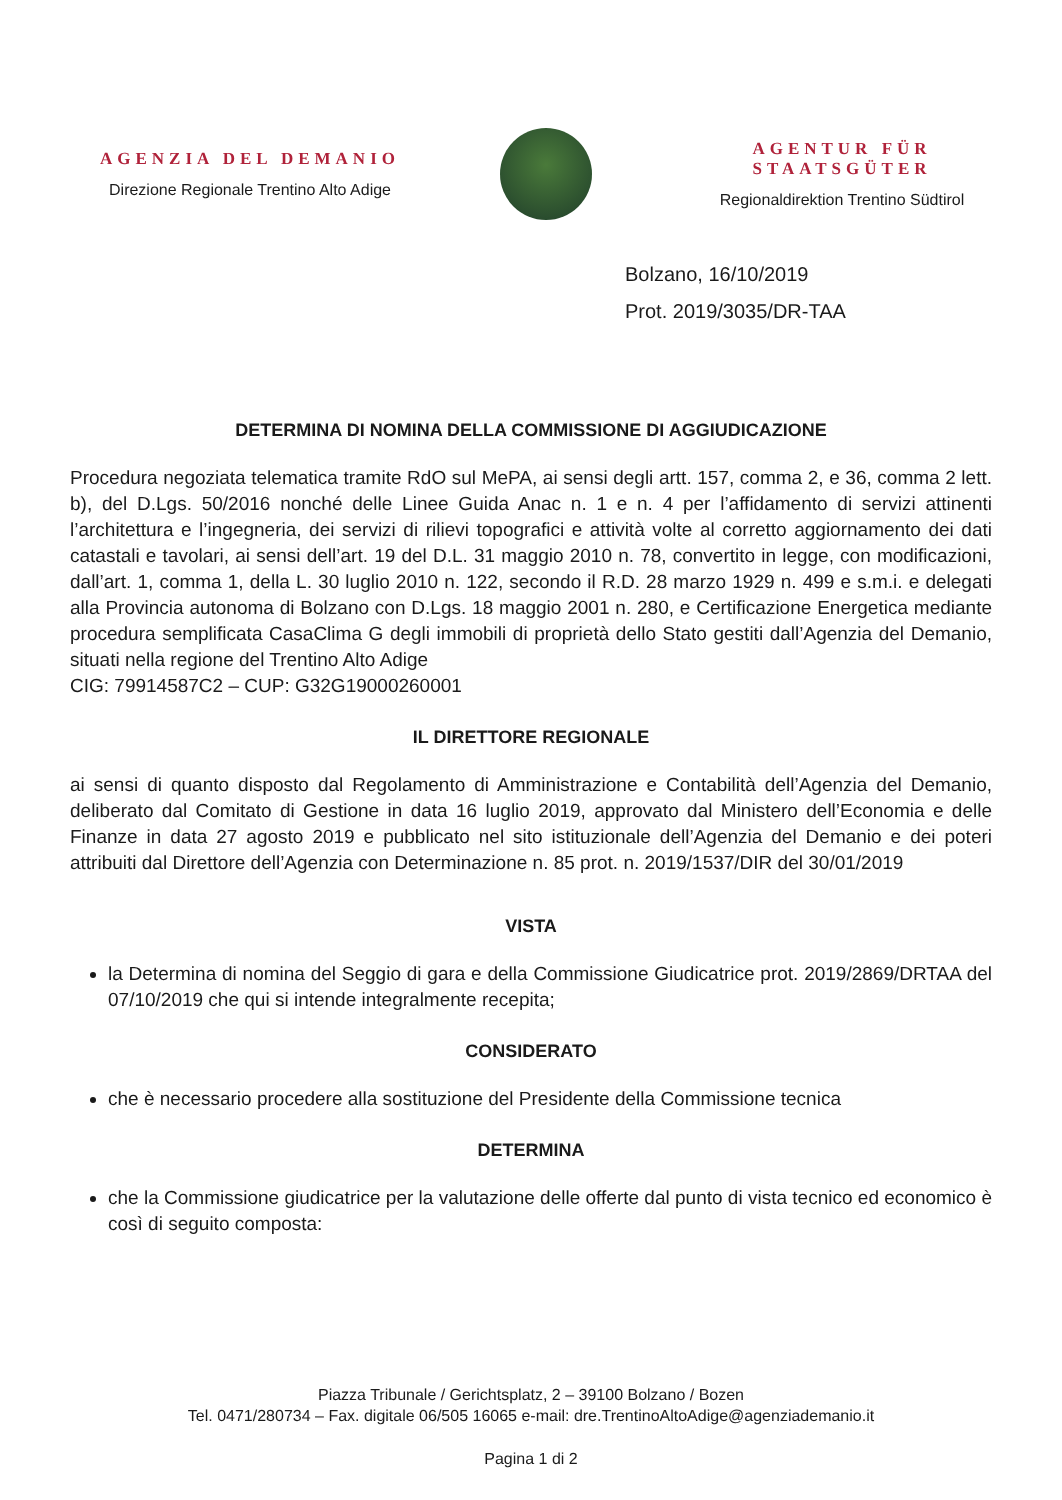AGENZIA DEL DEMANIO
Direzione Regionale Trentino Alto Adige
AGENTUR FÜR STAATSGÜTER
Regionaldirektion Trentino Südtirol
Bolzano, 16/10/2019
Prot. 2019/3035/DR-TAA
DETERMINA DI NOMINA DELLA COMMISSIONE DI AGGIUDICAZIONE
Procedura negoziata telematica tramite RdO sul MePA, ai sensi degli artt. 157, comma 2, e 36, comma 2 lett. b), del D.Lgs. 50/2016 nonché delle Linee Guida Anac n. 1 e n. 4 per l’affidamento di servizi attinenti l’architettura e l’ingegneria, dei servizi di rilievi topografici e attività volte al corretto aggiornamento dei dati catastali e tavolari, ai sensi dell’art. 19 del D.L. 31 maggio 2010 n. 78, convertito in legge, con modificazioni, dall’art. 1, comma 1, della L. 30 luglio 2010 n. 122, secondo il R.D. 28 marzo 1929 n. 499 e s.m.i. e delegati alla Provincia autonoma di Bolzano con D.Lgs. 18 maggio 2001 n. 280, e Certificazione Energetica mediante procedura semplificata CasaClima G degli immobili di proprietà dello Stato gestiti dall’Agenzia del Demanio, situati nella regione del Trentino Alto Adige
CIG: 79914587C2 – CUP: G32G19000260001
IL DIRETTORE REGIONALE
ai sensi di quanto disposto dal Regolamento di Amministrazione e Contabilità dell’Agenzia del Demanio, deliberato dal Comitato di Gestione in data 16 luglio 2019, approvato dal Ministero dell’Economia e delle Finanze in data 27 agosto 2019 e pubblicato nel sito istituzionale dell’Agenzia del Demanio e dei poteri attribuiti dal Direttore dell’Agenzia con Determinazione n. 85 prot. n. 2019/1537/DIR del 30/01/2019
VISTA
la Determina di nomina del Seggio di gara e della Commissione Giudicatrice prot. 2019/2869/DRTAA del 07/10/2019 che qui si intende integralmente recepita;
CONSIDERATO
che è necessario procedere alla sostituzione del Presidente della Commissione tecnica
DETERMINA
che la Commissione giudicatrice per la valutazione delle offerte dal punto di vista tecnico ed economico è così di seguito composta:
Piazza Tribunale / Gerichtsplatz, 2 – 39100 Bolzano / Bozen
Tel. 0471/280734 – Fax. digitale 06/505 16065 e-mail: dre.TrentinoAltoAdige@agenziademanio.it
Pagina 1 di 2